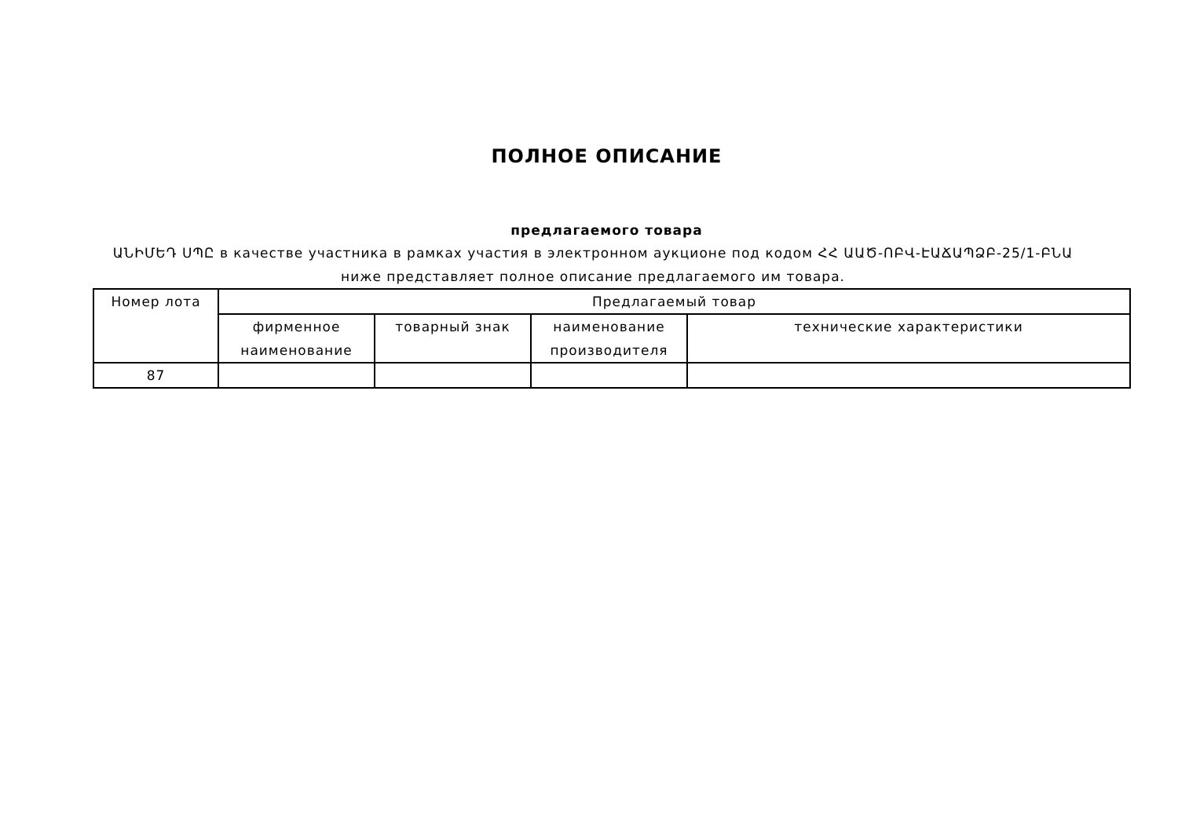ПОЛНОЕ ОПИСАНИЕ
предлагаемого товара
ԱՆԻՄԵԴ ՍՊԸ в качестве участника в рамках участия в электронном аукционе под кодом ՀՀ ԱԱԾ-ՈԲՎ-ԷԱՃԱՊՁԲ-25/1-ԲՆԱ ниже представляет полное описание предлагаемого им товара.
| Номер лота | Предлагаемый товар | | | |
| --- | --- | --- | --- | --- |
| | фирменное наименование | товарный знак | наименование производителя | технические характеристики |
| 87 | | | | |